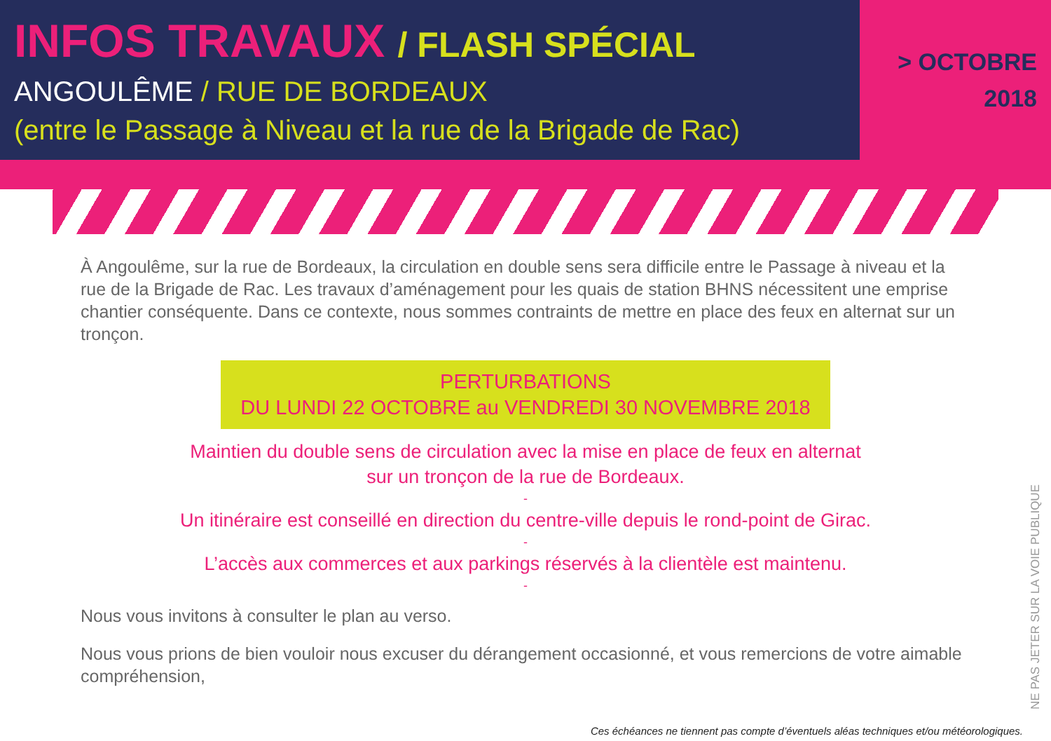INFOS TRAVAUX / FLASH SPÉCIAL
ANGOULÊME / RUE DE BORDEAUX
(entre le Passage à Niveau et la rue de la Brigade de Rac)
> OCTOBRE
2018
À Angoulême, sur la rue de Bordeaux, la circulation en double sens sera difficile entre le Passage à niveau et la rue de la Brigade de Rac. Les travaux d’aménagement pour les quais de station BHNS nécessitent une emprise chantier conséquente. Dans ce contexte, nous sommes contraints de mettre en place des feux en alternat sur un tronçon.
PERTURBATIONS
DU LUNDI 22 OCTOBRE au VENDREDI 30 NOVEMBRE 2018
Maintien du double sens de circulation avec la mise en place de feux en alternat
sur un tronçon de la rue de Bordeaux.
-
Un itinéraire est conseillé en direction du centre-ville depuis le rond-point de Girac.
-
L’accès aux commerces et aux parkings réservés à la clientèle est maintenu.
-
Nous vous invitons à consulter le plan au verso.
Nous vous prions de bien vouloir nous excuser du dérangement occasionné, et vous remercions de votre aimable compréhension,
NE PAS JETER SUR LA VOIE PUBLIQUE
Ces échéances ne tiennent pas compte d’éventuels aléas techniques et/ou météorologiques.